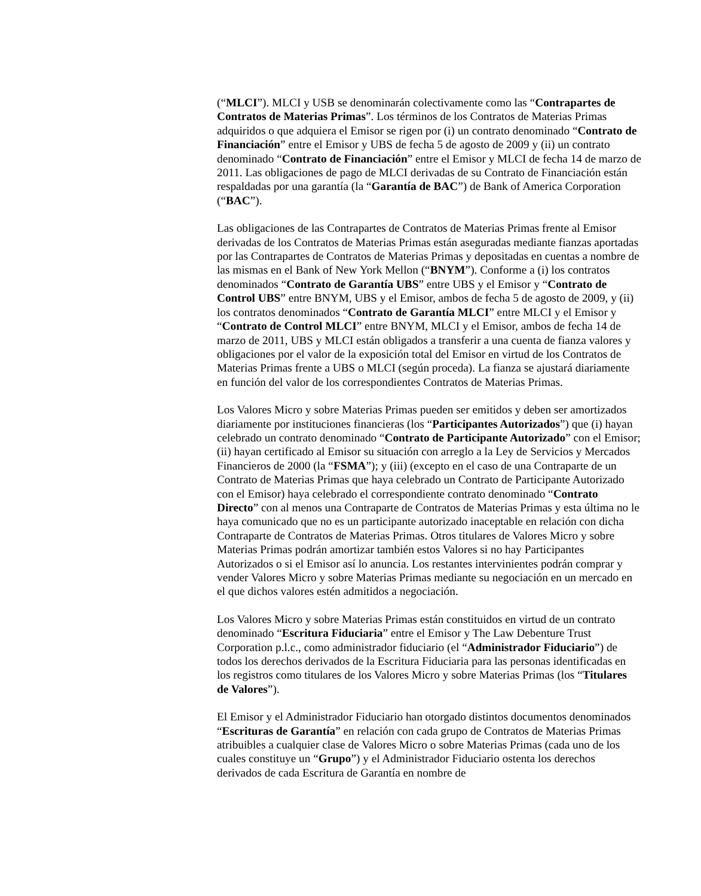(“MLCI”). MLCI y USB se denominarán colectivamente como las “Contrapartes de Contratos de Materias Primas”. Los términos de los Contratos de Materias Primas adquiridos o que adquiera el Emisor se rigen por (i) un contrato denominado “Contrato de Financiación” entre el Emisor y UBS de fecha 5 de agosto de 2009 y (ii) un contrato denominado “Contrato de Financiación” entre el Emisor y MLCI de fecha 14 de marzo de 2011. Las obligaciones de pago de MLCI derivadas de su Contrato de Financiación están respaldadas por una garantía (la “Garantía de BAC”) de Bank of America Corporation (“BAC”).
Las obligaciones de las Contrapartes de Contratos de Materias Primas frente al Emisor derivadas de los Contratos de Materias Primas están aseguradas mediante fianzas aportadas por las Contrapartes de Contratos de Materias Primas y depositadas en cuentas a nombre de las mismas en el Bank of New York Mellon (“BNYM”). Conforme a (i) los contratos denominados “Contrato de Garantía UBS” entre UBS y el Emisor y “Contrato de Control UBS” entre BNYM, UBS y el Emisor, ambos de fecha 5 de agosto de 2009, y (ii) los contratos denominados “Contrato de Garantía MLCI” entre MLCI y el Emisor y “Contrato de Control MLCI” entre BNYM, MLCI y el Emisor, ambos de fecha 14 de marzo de 2011, UBS y MLCI están obligados a transferir a una cuenta de fianza valores y obligaciones por el valor de la exposición total del Emisor en virtud de los Contratos de Materias Primas frente a UBS o MLCI (según proceda). La fianza se ajustará diariamente en función del valor de los correspondientes Contratos de Materias Primas.
Los Valores Micro y sobre Materias Primas pueden ser emitidos y deben ser amortizados diariamente por instituciones financieras (los “Participantes Autorizados”) que (i) hayan celebrado un contrato denominado “Contrato de Participante Autorizado” con el Emisor; (ii) hayan certificado al Emisor su situación con arreglo a la Ley de Servicios y Mercados Financieros de 2000 (la “FSMA”); y (iii) (excepto en el caso de una Contraparte de un Contrato de Materias Primas que haya celebrado un Contrato de Participante Autorizado con el Emisor) haya celebrado el correspondiente contrato denominado “Contrato Directo” con al menos una Contraparte de Contratos de Materias Primas y esta última no le haya comunicado que no es un participante autorizado inaceptable en relación con dicha Contraparte de Contratos de Materias Primas. Otros titulares de Valores Micro y sobre Materias Primas podrán amortizar también estos Valores si no hay Participantes Autorizados o si el Emisor así lo anuncia. Los restantes intervinientes podrán comprar y vender Valores Micro y sobre Materias Primas mediante su negociación en un mercado en el que dichos valores estén admitidos a negociación.
Los Valores Micro y sobre Materias Primas están constituidos en virtud de un contrato denominado “Escritura Fiduciaria” entre el Emisor y The Law Debenture Trust Corporation p.l.c., como administrador fiduciario (el “Administrador Fiduciario”) de todos los derechos derivados de la Escritura Fiduciaria para las personas identificadas en los registros como titulares de los Valores Micro y sobre Materias Primas (los “Titulares de Valores”).
El Emisor y el Administrador Fiduciario han otorgado distintos documentos denominados “Escrituras de Garantía” en relación con cada grupo de Contratos de Materias Primas atribuibles a cualquier clase de Valores Micro o sobre Materias Primas (cada uno de los cuales constituye un “Grupo”) y el Administrador Fiduciario ostenta los derechos derivados de cada Escritura de Garantía en nombre de